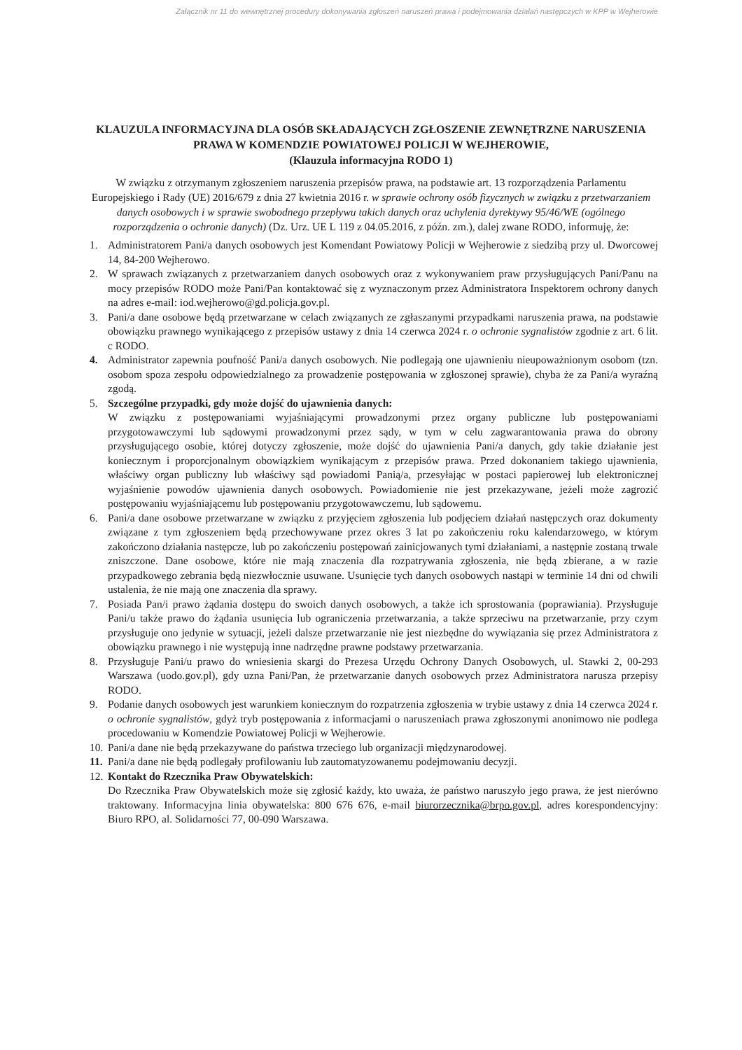Załącznik nr 11 do wewnętrznej procedury dokonywania zgłoszeń naruszeń prawa i podejmowania działań następczych w KPP w Wejherowie
KLAUZULA INFORMACYJNA DLA OSÓB SKŁADAJĄCYCH ZGŁOSZENIE ZEWNĘTRZNE NARUSZENIA PRAWA W KOMENDZIE POWIATOWEJ POLICJI W WEJHEROWIE,
(Klauzula informacyjna RODO 1)
W związku z otrzymanym zgłoszeniem naruszenia przepisów prawa, na podstawie art. 13 rozporządzenia Parlamentu Europejskiego i Rady (UE) 2016/679 z dnia 27 kwietnia 2016 r. w sprawie ochrony osób fizycznych w związku z przetwarzaniem danych osobowych i w sprawie swobodnego przepływu takich danych oraz uchylenia dyrektywy 95/46/WE (ogólnego rozporządzenia o ochronie danych) (Dz. Urz. UE L 119 z 04.05.2016, z późn. zm.), dalej zwane RODO, informuję, że:
1. Administratorem Pani/a danych osobowych jest Komendant Powiatowy Policji w Wejherowie z siedzibą przy ul. Dworcowej 14, 84-200 Wejherowo.
2. W sprawach związanych z przetwarzaniem danych osobowych oraz z wykonywaniem praw przysługujących Pani/Panu na mocy przepisów RODO może Pani/Pan kontaktować się z wyznaczonym przez Administratora Inspektorem ochrony danych na adres e-mail: iod.wejherowo@gd.policja.gov.pl.
3. Pani/a dane osobowe będą przetwarzane w celach związanych ze zgłaszanymi przypadkami naruszenia prawa, na podstawie obowiązku prawnego wynikającego z przepisów ustawy z dnia 14 czerwca 2024 r. o ochronie sygnalistów zgodnie z art. 6 lit. c RODO.
4. Administrator zapewnia poufność Pani/a danych osobowych. Nie podlegają one ujawnieniu nieupoważnionym osobom (tzn. osobom spoza zespołu odpowiedzialnego za prowadzenie postępowania w zgłoszonej sprawie), chyba że za Pani/a wyraźną zgodą.
5. Szczególne przypadki, gdy może dojść do ujawnienia danych:
W związku z postępowaniami wyjaśniającymi prowadzonymi przez organy publiczne lub postępowaniami przygotowawczymi lub sądowymi prowadzonymi przez sądy, w tym w celu zagwarantowania prawa do obrony przysługującego osobie, której dotyczy zgłoszenie, może dojść do ujawnienia Pani/a danych, gdy takie działanie jest koniecznym i proporcjonalnym obowiązkiem wynikającym z przepisów prawa. Przed dokonaniem takiego ujawnienia, właściwy organ publiczny lub właściwy sąd powiadomi Panią/a, przesyłając w postaci papierowej lub elektronicznej wyjaśnienie powodów ujawnienia danych osobowych. Powiadomienie nie jest przekazywane, jeżeli może zagrozić postępowaniu wyjaśniającemu lub postępowaniu przygotowawczemu, lub sądowemu.
6. Pani/a dane osobowe przetwarzane w związku z przyjęciem zgłoszenia lub podjęciem działań następczych oraz dokumenty związane z tym zgłoszeniem będą przechowywane przez okres 3 lat po zakończeniu roku kalendarzowego, w którym zakończono działania następcze, lub po zakończeniu postępowań zainicjowanych tymi działaniami, a następnie zostaną trwale zniszczone. Dane osobowe, które nie mają znaczenia dla rozpatrywania zgłoszenia, nie będą zbierane, a w razie przypadkowego zebrania będą niezwłocznie usuwane. Usunięcie tych danych osobowych nastąpi w terminie 14 dni od chwili ustalenia, że nie mają one znaczenia dla sprawy.
7. Posiada Pan/i prawo żądania dostępu do swoich danych osobowych, a także ich sprostowania (poprawiania). Przysługuje Pani/u także prawo do żądania usunięcia lub ograniczenia przetwarzania, a także sprzeciwu na przetwarzanie, przy czym przysługuje ono jedynie w sytuacji, jeżeli dalsze przetwarzanie nie jest niezbędne do wywiązania się przez Administratora z obowiązku prawnego i nie występują inne nadrzędne prawne podstawy przetwarzania.
8. Przysługuje Pani/u prawo do wniesienia skargi do Prezesa Urzędu Ochrony Danych Osobowych, ul. Stawki 2, 00-293 Warszawa (uodo.gov.pl), gdy uzna Pani/Pan, że przetwarzanie danych osobowych przez Administratora narusza przepisy RODO.
9. Podanie danych osobowych jest warunkiem koniecznym do rozpatrzenia zgłoszenia w trybie ustawy z dnia 14 czerwca 2024 r. o ochronie sygnalistów, gdyż tryb postępowania z informacjami o naruszeniach prawa zgłoszonymi anonimowo nie podlega procedowaniu w Komendzie Powiatowej Policji w Wejherowie.
10. Pani/a dane nie będą przekazywane do państwa trzeciego lub organizacji międzynarodowej.
11. Pani/a dane nie będą podlegały profilowaniu lub zautomatyzowanemu podejmowaniu decyzji.
12. Kontakt do Rzecznika Praw Obywatelskich:
Do Rzecznika Praw Obywatelskich może się zgłosić każdy, kto uważa, że państwo naruszyło jego prawa, że jest nierówno traktowany. Informacyjna linia obywatelska: 800 676 676, e-mail biurorzecznika@brpo.gov.pl, adres korespondencyjny: Biuro RPO, al. Solidarności 77, 00-090 Warszawa.